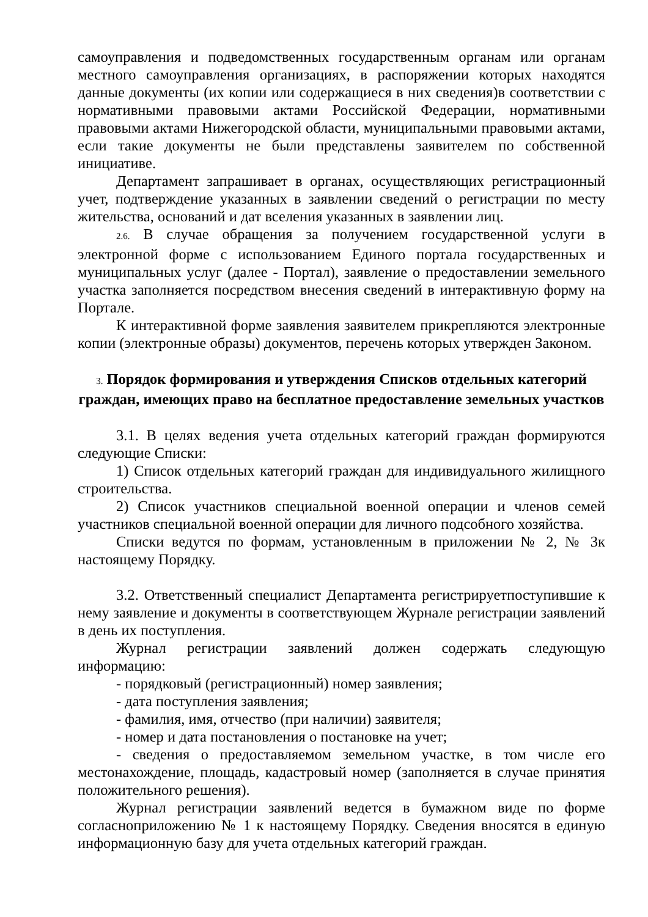самоуправления и подведомственных государственным органам или органам местного самоуправления организациях, в распоряжении которых находятся данные документы (их копии или содержащиеся в них сведения)в соответствии с нормативными правовыми актами Российской Федерации, нормативными правовыми актами Нижегородской области, муниципальными правовыми актами, если такие документы не были представлены заявителем по собственной инициативе.
Департамент запрашивает в органах, осуществляющих регистрационный учет, подтверждение указанных в заявлении сведений о регистрации по месту жительства, оснований и дат вселения указанных в заявлении лиц.
2.6. В случае обращения за получением государственной услуги в электронной форме с использованием Единого портала государственных и муниципальных услуг (далее - Портал), заявление о предоставлении земельного участка заполняется посредством внесения сведений в интерактивную форму на Портале.
К интерактивной форме заявления заявителем прикрепляются электронные копии (электронные образы) документов, перечень которых утвержден Законом.
3. Порядок формирования и утверждения Списков отдельных категорий граждан, имеющих право на бесплатное предоставление земельных участков
3.1. В целях ведения учета отдельных категорий граждан формируются следующие Списки:
1) Список отдельных категорий граждан для индивидуального жилищного строительства.
2) Список участников специальной военной операции и членов семей участников специальной военной операции для личного подсобного хозяйства.
Списки ведутся по формам, установленным в приложении № 2, № 3к настоящему Порядку.
3.2. Ответственный специалист Департамента регистрируетпоступившие к нему заявление и документы в соответствующем Журнале регистрации заявлений в день их поступления.
Журнал регистрации заявлений должен содержать следующую информацию:
- порядковый (регистрационный) номер заявления;
- дата поступления заявления;
- фамилия, имя, отчество (при наличии) заявителя;
- номер и дата постановления о постановке на учет;
- сведения о предоставляемом земельном участке, в том числе его местонахождение, площадь, кадастровый номер (заполняется в случае принятия положительного решения).
Журнал регистрации заявлений ведется в бумажном виде по форме согласноприложению № 1 к настоящему Порядку. Сведения вносятся в единую информационную базу для учета отдельных категорий граждан.